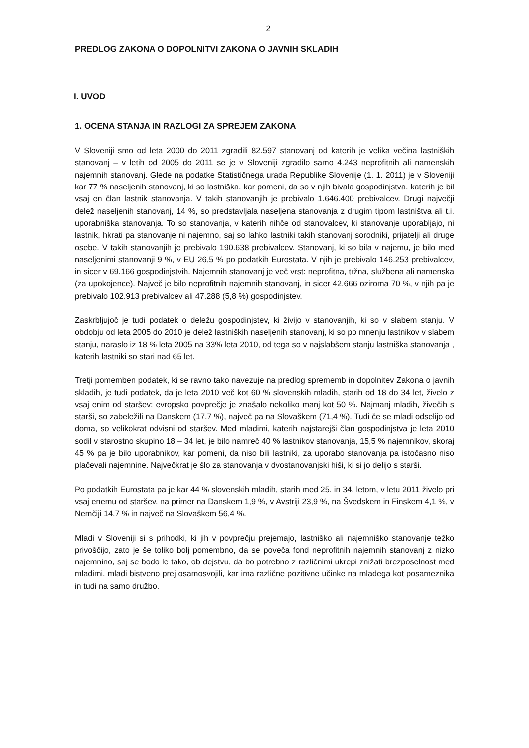2
PREDLOG ZAKONA O DOPOLNITVI ZAKONA O JAVNIH SKLADIH
I. UVOD
1. OCENA STANJA IN RAZLOGI ZA SPREJEM ZAKONA
V Sloveniji smo od leta 2000 do 2011 zgradili 82.597 stanovanj od katerih je velika večina lastniških stanovanj – v letih od 2005 do 2011 se je v Sloveniji zgradilo samo 4.243 neprofitnih ali namenskih najemnih stanovanj. Glede na podatke Statističnega urada Republike Slovenije (1. 1. 2011) je v Sloveniji kar 77 % naseljenih stanovanj, ki so lastniška, kar pomeni, da so v njih bivala gospodinjstva, katerih je bil vsaj en član lastnik stanovanja. V takih stanovanjih je prebivalo 1.646.400 prebivalcev. Drugi največji delež naseljenih stanovanj, 14 %, so predstavljala naseljena stanovanja z drugim tipom lastništva ali t.i. uporabniška stanovanja. To so stanovanja, v katerih nihče od stanovalcev, ki stanovanje uporabljajo, ni lastnik, hkrati pa stanovanje ni najemno, saj so lahko lastniki takih stanovanj sorodniki, prijatelji ali druge osebe. V takih stanovanjih je prebivalo 190.638 prebivalcev. Stanovanj, ki so bila v najemu, je bilo med naseljenimi stanovanji 9 %, v EU 26,5 % po podatkih Eurostata. V njih je prebivalo 146.253 prebivalcev, in sicer v 69.166 gospodinjstvih. Najemnih stanovanj je več vrst: neprofitna, tržna, službena ali namenska (za upokojence). Največ je bilo neprofitnih najemnih stanovanj, in sicer 42.666 oziroma 70 %, v njih pa je prebivalo 102.913 prebivalcev ali 47.288 (5,8 %) gospodinjstev.
Zaskrbljujoč je tudi podatek o deležu gospodinjstev, ki živijo v stanovanjih, ki so v slabem stanju. V obdobju od leta 2005 do 2010 je delež lastniških naseljenih stanovanj, ki so po mnenju lastnikov v slabem stanju, naraslo iz 18 % leta 2005 na 33% leta 2010, od tega so v najslabšem stanju lastniška stanovanja , katerih lastniki so stari nad 65 let.
Tretji pomemben podatek, ki se ravno tako navezuje na predlog sprememb in dopolnitev Zakona o javnih skladih, je tudi podatek, da je leta 2010 več kot 60 % slovenskih mladih, starih od 18 do 34 let, živelo z vsaj enim od staršev; evropsko povprečje je znašalo nekoliko manj kot 50 %. Najmanj mladih, živečih s starši, so zabeležili na Danskem (17,7 %), največ pa na Slovaškem (71,4 %). Tudi če se mladi odselijo od doma, so velikokrat odvisni od staršev. Med mladimi, katerih najstarejši član gospodinjstva je leta 2010 sodil v starostno skupino 18 – 34 let, je bilo namreč 40 % lastnikov stanovanja, 15,5 % najemnikov, skoraj 45 % pa je bilo uporabnikov, kar pomeni, da niso bili lastniki, za uporabo stanovanja pa istočasno niso plačevali najemnine. Največkrat je šlo za stanovanja v dvostanovanjski hiši, ki si jo delijo s starši.
Po podatkih Eurostata pa je kar 44 % slovenskih mladih, starih med 25. in 34. letom, v letu 2011 živelo pri vsaj enemu od staršev, na primer na Danskem 1,9 %, v Avstriji 23,9 %, na Švedskem in Finskem 4,1 %, v Nemčiji 14,7 % in največ na Slovaškem 56,4 %.
Mladi v Sloveniji si s prihodki, ki jih v povprečju prejemajo, lastniško ali najemniško stanovanje težko privoščijo, zato je še toliko bolj pomembno, da se poveča fond neprofitnih najemnih stanovanj z nizko najemnino, saj se bodo le tako, ob dejstvu, da bo potrebno z različnimi ukrepi znižati brezposelnost med mladimi, mladi bistveno prej osamosvojili, kar ima različne pozitivne učinke na mladega kot posameznika in tudi na samo družbo.